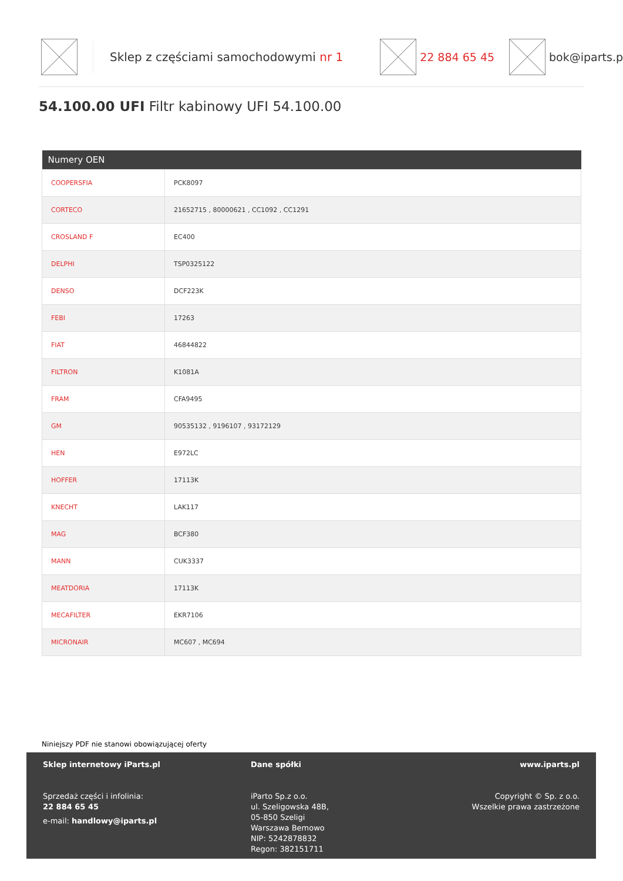Sklep z częściami samochodowymi nr 1 22 884 65 45 bok@iparts.p
54.100.00 UFI Filtr kabinowy UFI 54.100.00
| Numery OEN | |
| --- | --- |
| COOPERSFIA | PCK8097 |
| CORTECO | 21652715 , 80000621 , CC1092 , CC1291 |
| CROSLAND F | EC400 |
| DELPHI | TSP0325122 |
| DENSO | DCF223K |
| FEBI | 17263 |
| FIAT | 46844822 |
| FILTRON | K1081A |
| FRAM | CFA9495 |
| GM | 90535132 , 9196107 , 93172129 |
| HEN | E972LC |
| HOFFER | 17113K |
| KNECHT | LAK117 |
| MAG | BCF380 |
| MANN | CUK3337 |
| MEATDORIA | 17113K |
| MECAFILTER | EKR7106 |
| MICRONAIR | MC607 , MC694 |
Niniejszy PDF nie stanowi obowiązującej oferty
Sklep internetowy iParts.pl
Sprzedaż części i infolinia:
22 884 65 45
e-mail: handlowy@iparts.pl
Dane spółki
iParto Sp.z o.o.
ul. Szeligowska 48B,
05-850 Szeligi
Warszawa Bemowo
NIP: 5242878832
Regon: 382151711
www.iparts.pl
Copyright © Sp. z o.o.
Wszelkie prawa zastrzeżone